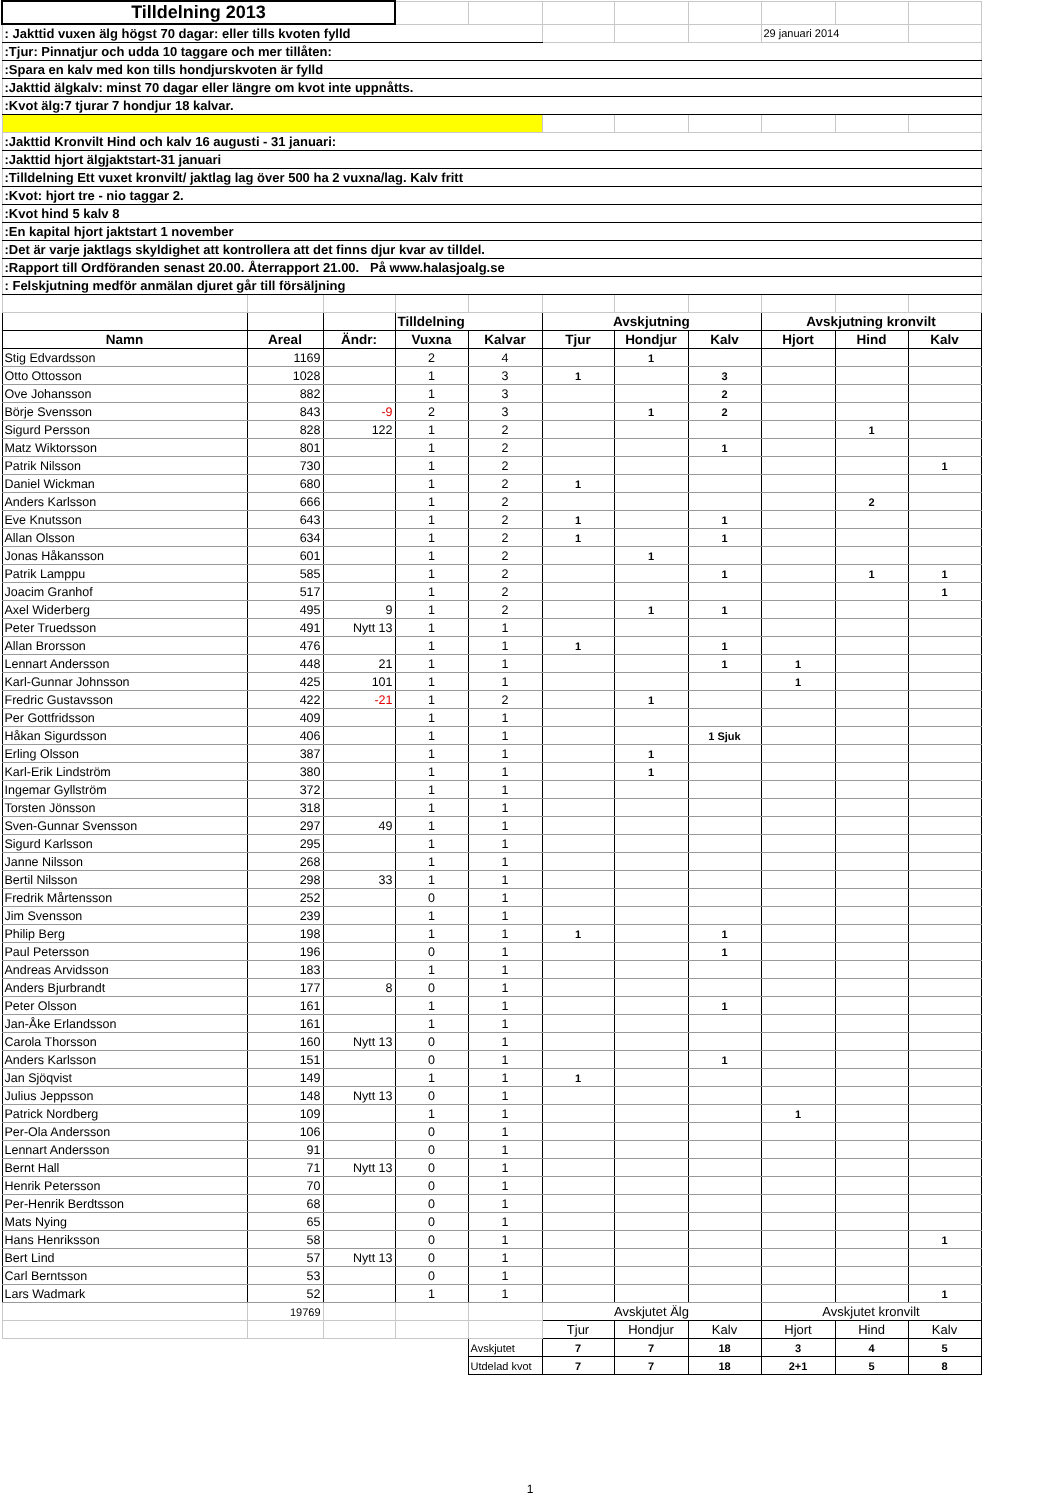| Tilldelning 2013 | | | | | | | | | | |
| : Jakttid vuxen älg högst 70 dagar: eller tills kvoten fylld | | | | | | | | 29 januari 2014 | | |
| :Tjur: Pinnatjur och udda 10 taggare och mer tillåten: | | | | | | | | | | |
| :Spara en kalv med kon tills hondjurskvoten är fylld | | | | | | | | | | |
| :Jakttid älgkalv: minst 70 dagar eller längre om kvot inte uppnåtts. | | | | | | | | | | |
| :Kvot älg:7 tjurar 7 hondjur 18 kalvar. | | | | | | | | | | |
| :Jakttid Kronvilt Hind och kalv 16 augusti - 31 januari: | | | | | | | | | | |
| :Jakttid hjort älgjaktstart-31 januari | | | | | | | | | | |
| :Tilldelning Ett vuxet kronvilt/ jaktlag lag över 500 ha 2 vuxna/lag. Kalv fritt | | | | | | | | | | |
| :Kvot: hjort tre - nio taggar 2. | | | | | | | | | | |
| :Kvot hind 5 kalv 8 | | | | | | | | | | |
| :En kapital hjort jaktstart 1 november | | | | | | | | | | |
| :Det är varje jaktlags skyldighet att kontrollera att det finns djur kvar av tilldel. | | | | | | | | | | |
| :Rapport till Ordföranden senast 20.00. Återrapport 21.00. På www.halasjoalg.se | | | | | | | | | | |
| : Felskjutning medför anmälan djuret går till försäljning | | | | | | | | | | |
| | | | Tilldelning | | Avskjutning | | | Avskjutning kronvilt | | |
| Namn | Areal | Ändr: | Vuxna | Kalvar | Tjur | Hondjur | Kalv | Hjort | Hind | Kalv |
| Stig Edvardsson | 1169 | | 2 | 4 | | 1 | | | | |
| Otto Ottosson | 1028 | | 1 | 3 | 1 | | 3 | | | |
| Ove Johansson | 882 | | 1 | 3 | | | 2 | | | |
| Börje Svensson | 843 | -9 | 2 | 3 | | 1 | 2 | | | |
| Sigurd Persson | 828 | 122 | 1 | 2 | | | | | 1 | |
| Matz Wiktorsson | 801 | | 1 | 2 | | | 1 | | | |
| Patrik Nilsson | 730 | | 1 | 2 | | | | | | 1 |
| Daniel Wickman | 680 | | 1 | 2 | 1 | | | | | |
| Anders Karlsson | 666 | | 1 | 2 | | | | | 2 | |
| Eve Knutsson | 643 | | 1 | 2 | 1 | | 1 | | | |
| Allan Olsson | 634 | | 1 | 2 | 1 | | 1 | | | |
| Jonas Håkansson | 601 | | 1 | 2 | | 1 | | | | |
| Patrik Lamppu | 585 | | 1 | 2 | | | 1 | | 1 | 1 |
| Joacim Granhof | 517 | | 1 | 2 | | | | | | 1 |
| Axel Widerberg | 495 | 9 | 1 | 2 | | 1 | 1 | | | |
| Peter Truedsson | 491 | Nytt 13 | 1 | 1 | | | | | | |
| Allan Brorsson | 476 | | 1 | 1 | 1 | | 1 | | | |
| Lennart Andersson | 448 | 21 | 1 | 1 | | | 1 | 1 | | |
| Karl-Gunnar Johnsson | 425 | 101 | 1 | 1 | | | | 1 | | |
| Fredric Gustavsson | 422 | -21 | 1 | 2 | | 1 | | | | |
| Per Gottfridsson | 409 | | 1 | 1 | | | | | | |
| Håkan Sigurdsson | 406 | | 1 | 1 | | | 1 Sjuk | | | |
| Erling Olsson | 387 | | 1 | 1 | | 1 | | | | |
| Karl-Erik Lindström | 380 | | 1 | 1 | | 1 | | | | |
| Ingemar Gyllström | 372 | | 1 | 1 | | | | | | |
| Torsten Jönsson | 318 | | 1 | 1 | | | | | | |
| Sven-Gunnar Svensson | 297 | 49 | 1 | 1 | | | | | | |
| Sigurd Karlsson | 295 | | 1 | 1 | | | | | | |
| Janne Nilsson | 268 | | 1 | 1 | | | | | | |
| Bertil Nilsson | 298 | 33 | 1 | 1 | | | | | | |
| Fredrik Mårtensson | 252 | | 0 | 1 | | | | | | |
| Jim Svensson | 239 | | 1 | 1 | | | | | | |
| Philip Berg | 198 | | 1 | 1 | 1 | | 1 | | | |
| Paul Petersson | 196 | | 0 | 1 | | | 1 | | | |
| Andreas Arvidsson | 183 | | 1 | 1 | | | | | | |
| Anders Bjurbrandt | 177 | 8 | 0 | 1 | | | | | | |
| Peter Olsson | 161 | | 1 | 1 | | | 1 | | | |
| Jan-Åke Erlandsson | 161 | | 1 | 1 | | | | | | |
| Carola Thorsson | 160 | Nytt 13 | 0 | 1 | | | | | | |
| Anders Karlsson | 151 | | 0 | 1 | | | 1 | | | |
| Jan Sjöqvist | 149 | | 1 | 1 | 1 | | | | | |
| Julius Jeppsson | 148 | Nytt 13 | 0 | 1 | | | | | | |
| Patrick Nordberg | 109 | | 1 | 1 | | | | 1 | | |
| Per-Ola Andersson | 106 | | 0 | 1 | | | | | | |
| Lennart Andersson | 91 | | 0 | 1 | | | | | | |
| Bernt Hall | 71 | Nytt 13 | 0 | 1 | | | | | | |
| Henrik Petersson | 70 | | 0 | 1 | | | | | | |
| Per-Henrik Berdtsson | 68 | | 0 | 1 | | | | | | |
| Mats Nying | 65 | | 0 | 1 | | | | | | |
| Hans Henriksson | 58 | | 0 | 1 | | | | | | 1 |
| Bert Lind | 57 | Nytt 13 | 0 | 1 | | | | | | |
| Carl Berntsson | 53 | | 0 | 1 | | | | | | |
| Lars Wadmark | 52 | | 1 | 1 | | | | | | 1 |
| | 19769 | | | | Avskjutet Älg | | | Avskjutet kronvilt | | |
| | | | | | Tjur | Hondjur | Kalv | Hjort | Hind | Kalv |
| | | | | Avskjutet | 7 | 7 | 18 | 3 | 4 | 5 |
| | | | | Utdelad kvot | 7 | 7 | 18 | 2+1 | 5 | 8 |
1